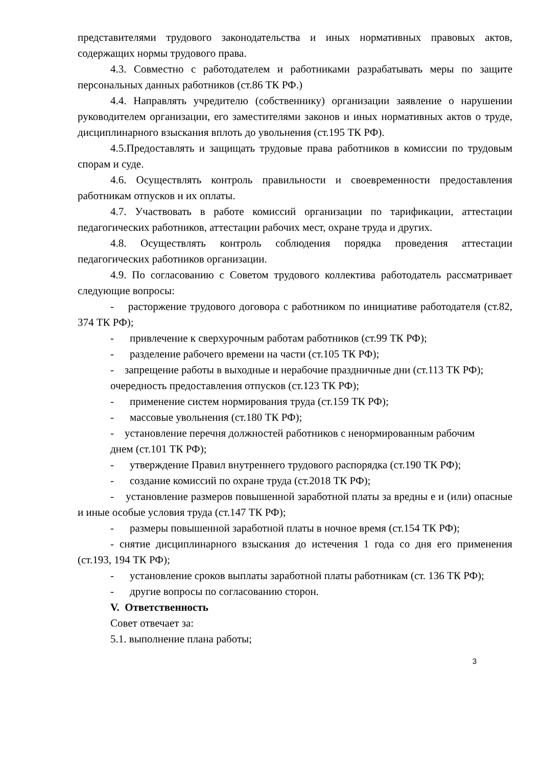представителями трудового законодательства и иных нормативных правовых актов, содержащих нормы трудового права.
4.3. Совместно с работодателем и работниками разрабатывать меры по защите персональных данных работников (ст.86 ТК РФ.)
4.4. Направлять учредителю (собственнику) организации заявление о нарушении руководителем организации, его заместителями законов и иных нормативных актов о труде, дисциплинарного взыскания вплоть до увольнения (ст.195 ТК РФ).
4.5.Предоставлять и защищать трудовые права работников в комиссии по трудовым спорам и суде.
4.6. Осуществлять контроль правильности и своевременности предоставления работникам отпусков и их оплаты.
4.7. Участвовать в работе комиссий организации по тарификации, аттестации педагогических работников, аттестации рабочих мест, охране труда и других.
4.8. Осуществлять контроль соблюдения порядка проведения аттестации педагогических работников организации.
4.9. По согласованию с Советом трудового коллектива работодатель рассматривает следующие вопросы:
- расторжение трудового договора с работником по инициативе работодателя (ст.82, 374 ТК РФ);
- привлечение к сверхурочным работам работников (ст.99 ТК РФ);
- разделение рабочего времени на части (ст.105 ТК РФ);
- запрещение работы в выходные и нерабочие праздничные дни (ст.113 ТК РФ);
очередность предоставления отпусков (ст.123 ТК РФ);
- применение систем нормирования труда (ст.159 ТК РФ);
- массовые увольнения (ст.180 ТК РФ);
- установление перечня должностей работников с ненормированным рабочим
днем (ст.101 ТК РФ);
- утверждение Правил внутреннего трудового распорядка (ст.190 ТК РФ);
- создание комиссий по охране труда (ст.2018 ТК РФ);
- установление размеров повышенной заработной платы за вредны е и (или) опасные и иные особые условия труда (ст.147 ТК РФ);
- размеры повышенной заработной платы в ночное время (ст.154 ТК РФ);
- снятие дисциплинарного взыскания до истечения 1 года со дня его применения (ст.193, 194 ТК РФ);
- установление сроков выплаты заработной платы работникам (ст. 136 ТК РФ);
- другие вопросы по согласованию сторон.
V. Ответственность
Совет отвечает за:
5.1. выполнение плана работы;
3